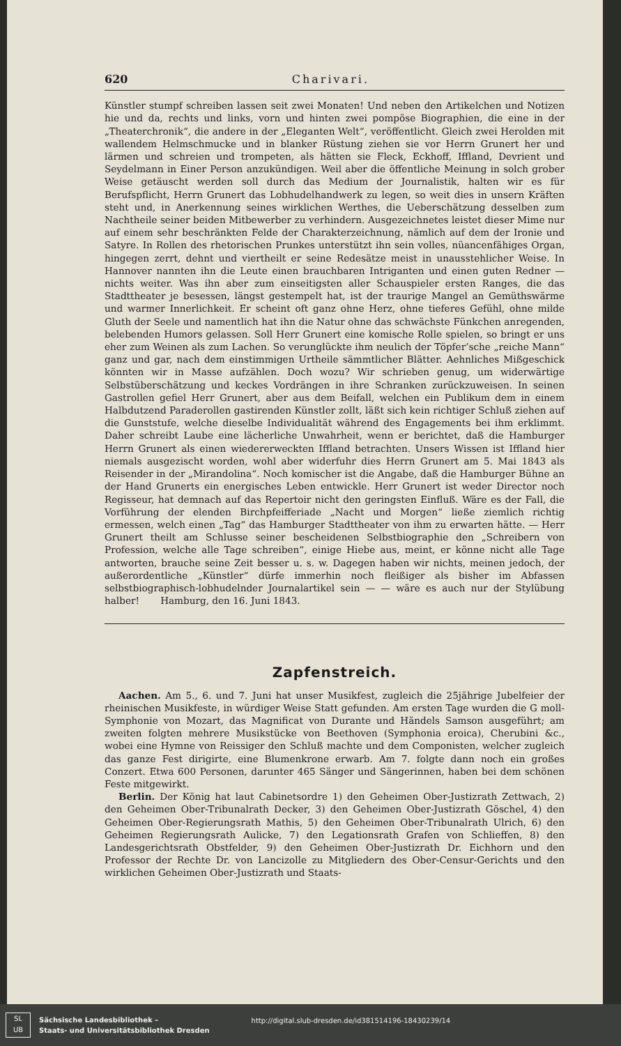620 Charivari.
Künstler stumpf schreiben lassen seit zwei Monaten! Und neben den Artikelchen und Notizen hie und da, rechts und links, vorn und hinten zwei pompöse Biographien, die eine in der „Theaterchronik“, die andere in der „Eleganten Welt“, veröffentlicht. Gleich zwei Herolden mit wallendem Helmschmucke und in blanker Rüstung ziehen sie vor Herrn Grunert her und lärmen und schreien und trompeten, als hätten sie Fleck, Eckhoff, Iffland, Devrient und Seydelmann in Einer Person anzukündigen. Weil aber die öffentliche Meinung in solch grober Weise getäuscht werden soll durch das Medium der Journalistik, halten wir es für Berufspflicht, Herrn Grunert das Lobhudelhandwerk zu legen, so weit dies in unsern Kräften steht und, in Anerkennung seines wirklichen Werthes, die Ueberschätzung desselben zum Nachtheile seiner beiden Mitbewerber zu verhindern. Ausgezeichnetes leistet dieser Mime nur auf einem sehr beschränkten Felde der Charakterzeichnung, nämlich auf dem der Ironie und Satyre. In Rollen des rhetorischen Prunkes unterstützt ihn sein volles, nüancenfähiges Organ, hingegen zerrt, dehnt und viertheilt er seine Redesätze meist in unausstehlicher Weise. In Hannover nannten ihn die Leute einen brauchbaren Intriganten und einen guten Redner — nichts weiter. Was ihn aber zum einseitigsten aller Schauspieler ersten Ranges, die das Stadttheater je besessen, längst gestempelt hat, ist der traurige Mangel an Gemüthswärme und warmer Innerlichkeit. Er scheint oft ganz ohne Herz, ohne tieferes Gefühl, ohne milde Gluth der Seele und namentlich hat ihn die Natur ohne das schwächste Fünkchen anregenden, belebenden Humors gelassen. Soll Herr Grunert eine komische Rolle spielen, so bringt er uns eher zum Weinen als zum Lachen. So verunglückte ihm neulich der Töpfer’sche „reiche Mann“ ganz und gar, nach dem einstimmigen Urtheile sämmtlicher Blätter. Aehnliches Mißgeschick könnten wir in Masse aufzählen. Doch wozu? Wir schrieben genug, um widerwärtige Selbstüberschätzung und keckes Vordrängen in ihre Schranken zurückzuweisen. In seinen Gastrollen gefiel Herr Grunert, aber aus dem Beifall, welchen ein Publikum dem in einem Halbdutzend Paraderollen gastirenden Künstler zollt, läßt sich kein richtiger Schluß ziehen auf die Gunststufe, welche dieselbe Individualität während des Engagements bei ihm erklimmt. Daher schreibt Laube eine lächerliche Unwahrheit, wenn er berichtet, daß die Hamburger Herrn Grunert als einen wiedererweckten Iffland betrachten. Unsers Wissen ist Iffland hier niemals ausgezischt worden, wohl aber widerfuhr dies Herrn Grunert am 5. Mai 1843 als Reisender in der „Mirandolina“. Noch komischer ist die Angabe, daß die Hamburger Bühne an der Hand Grunerts ein energisches Leben entwickle. Herr Grunert ist weder Director noch Regisseur, hat demnach auf das Repertoir nicht den geringsten Einfluß. Wäre es der Fall, die Vorführung der elenden Birchpfeifferiade „Nacht und Morgen“ ließe ziemlich richtig ermessen, welch einen „Tag“ das Hamburger Stadttheater von ihm zu erwarten hätte. — Herr Grunert theilt am Schlusse seiner bescheidenen Selbstbiographie den „Schreibern von Profession, welche alle Tage schreiben“, einige Hiebe aus, meint, er könne nicht alle Tage antworten, brauche seine Zeit besser u. s. w. Dagegen haben wir nichts, meinen jedoch, der außerordentliche „Künstler“ dürfe immerhin noch fleißiger als bisher im Abfassen selbstbiographisch-lobhudelnder Journalartikel sein — — wäre es auch nur der Stylübung halber! Hamburg, den 16. Juni 1843.
Zapfenstreich.
Aachen. Am 5., 6. und 7. Juni hat unser Musikfest, zugleich die 25jährige Jubelfeier der rheinischen Musikfeste, in würdiger Weise Statt gefunden. Am ersten Tage wurden die G moll-Symphonie von Mozart, das Magnificat von Durante und Händels Samson ausgeführt; am zweiten folgten mehrere Musikstücke von Beethoven (Symphonia eroica), Cherubini &c., wobei eine Hymne von Reissiger den Schluß machte und dem Componisten, welcher zugleich das ganze Fest dirigirte, eine Blumenkrone erwarb. Am 7. folgte dann noch ein großes Conzert. Etwa 600 Personen, darunter 465 Sänger und Sängerinnen, haben bei dem schönen Feste mitgewirkt.
Berlin. Der König hat laut Cabinetsordre 1) den Geheimen Ober-Justizrath Zettwach, 2) den Geheimen Ober-Tribunalrath Decker, 3) den Geheimen Ober-Justizrath Göschel, 4) den Geheimen Ober-Regierungsrath Mathis, 5) den Geheimen Ober-Tribunalrath Ulrich, 6) den Geheimen Regierungsrath Aulicke, 7) den Legationsrath Grafen von Schlieffen, 8) den Landesgerichtsrath Obstfelder, 9) den Geheimen Ober-Justizrath Dr. Eichhorn und den Professor der Rechte Dr. von Lancizolle zu Mitgliedern des Ober-Censur-Gerichts und den wirklichen Geheimen Ober-Justizrath und Staats-
SL
UB
Sächsische Landesbibliothek –
Staats- und Universitätsbibliothek Dresden
http://digital.slub-dresden.de/id381514196-18430239/14